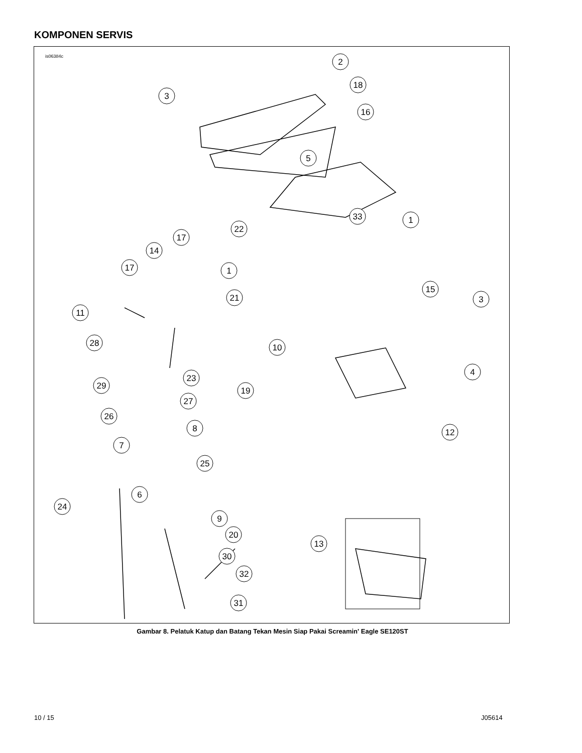KOMPONEN SERVIS
is06384c
2
3
18
16
5
22
33
1
17
14
17
1
15
21
3
11
28
10
4
23
29
19
27
26
8
7
12
25
24
6
9
20
13
30
32
31
Gambar 8. Pelatuk Katup dan Batang Tekan Mesin Siap Pakai Screamin' Eagle SE120ST
10 / 15 J05614